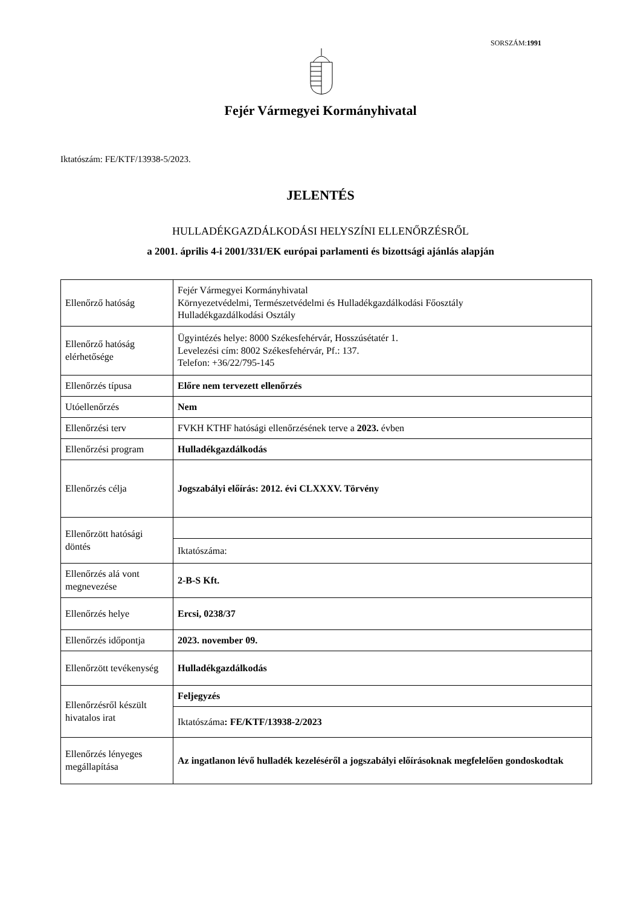SORSZÁM:1991
Fejér Vármegyei Kormányhivatal
Iktatószám: FE/KTF/13938-5/2023.
JELENTÉS
HULLADÉKGAZDÁLKODÁSI HELYSZÍNI ELLENŐRZÉSRŐL
a 2001. április 4-i 2001/331/EK európai parlamenti és bizottsági ajánlás alapján
| Ellenőrző hatóság | Fejér Vármegyei Kormányhivatal Környezetvédelmi, Természetvédelmi és Hulladékgazdálkodási Főosztály Hulladékgazdálkodási Osztály |
| Ellenőrző hatóság elérhetősége | Ügyintézés helye: 8000 Székesfehérvár, Hosszúsétatér 1. Levelezési cím: 8002 Székesfehérvár, Pf.: 137. Telefon: +36/22/795-145 |
| Ellenőrzés típusa | Előre nem tervezett ellenőrzés |
| Utóellenőrzés | Nem |
| Ellenőrzési terv | FVKH KTHF hatósági ellenőrzésének terve a 2023. évben |
| Ellenőrzési program | Hulladékgazdálkodás |
| Ellenőrzés célja | Jogszabályi előírás: 2012. évi CLXXXV. Törvény |
| Ellenőrzött hatósági döntés | |
| | Iktatószáma: |
| Ellenőrzés alá vont megnevezése | 2-B-S Kft. |
| Ellenőrzés helye | Ercsi, 0238/37 |
| Ellenőrzés időpontja | 2023. november 09. |
| Ellenőrzött tevékenység | Hulladékgazdálkodás |
| Ellenőrzésről készült hivatalos irat | Feljegyzés |
| | Iktatószáma : FE/KTF/13938-2/2023 |
| Ellenőrzés lényeges megállapítása | Az ingatlanon lévő hulladék kezeléséről a jogszabályi előírásoknak megfelelően gondoskodtak |